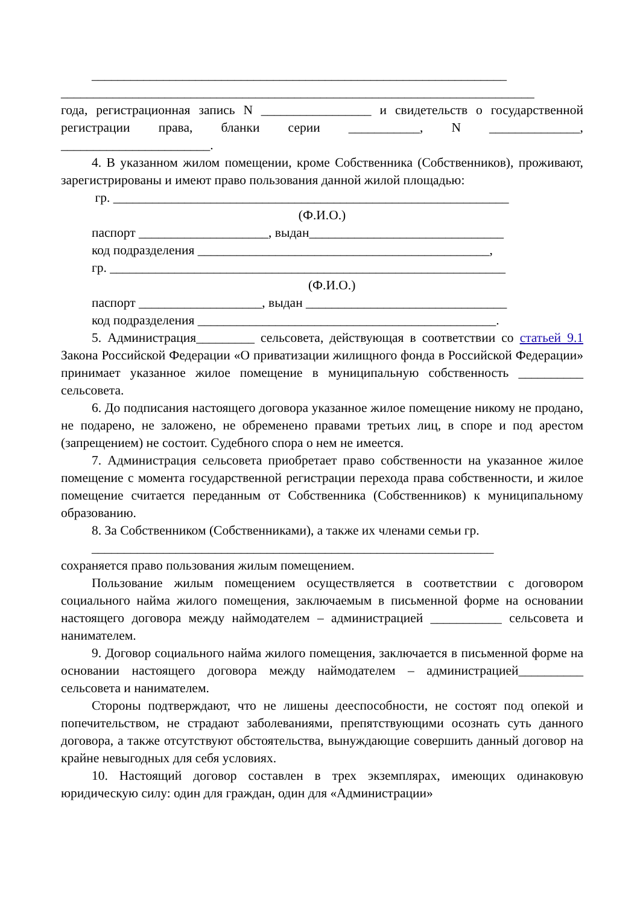________________________________________________________________
_________________________________________________________________________
года, регистрационная запись N _________________ и свидетельств о государственной регистрации права, бланки серии ___________, N ______________, _______________________.
4. В указанном жилом помещении, кроме Собственника (Собственников), проживают, зарегистрированы и имеют право пользования данной жилой площадью:
гр. _____________________________________________________________
(Ф.И.О.)
паспорт ____________________, выдан______________________________
код подразделения _____________________________________________,
гр. _____________________________________________________________
(Ф.И.О.)
паспорт ___________________, выдан _______________________________
код подразделения ______________________________________________.
5. Администрация_________ сельсовета, действующая в соответствии со статьей 9.1 Закона Российской Федерации «О приватизации жилищного фонда в Российской Федерации» принимает указанное жилое помещение в муниципальную собственность __________ сельсовета.
6. До подписания настоящего договора указанное жилое помещение никому не продано, не подарено, не заложено, не обременено правами третьих лиц, в споре и под арестом (запрещением) не состоит. Судебного спора о нем не имеется.
7. Администрация сельсовета приобретает право собственности на указанное жилое помещение с момента государственной регистрации перехода права собственности, и жилое помещение считается переданным от Собственника (Собственников) к муниципальному образованию.
8. За Собственником (Собственниками), а также их членами семьи гр.
______________________________________________________________
сохраняется право пользования жилым помещением.
Пользование жилым помещением осуществляется в соответствии с договором социального найма жилого помещения, заключаемым в письменной форме на основании настоящего договора между наймодателем – администрацией ___________ сельсовета и нанимателем.
9. Договор социального найма жилого помещения, заключается в письменной форме на основании настоящего договора между наймодателем – администрацией__________ сельсовета и нанимателем.
Стороны подтверждают, что не лишены дееспособности, не состоят под опекой и попечительством, не страдают заболеваниями, препятствующими осознать суть данного договора, а также отсутствуют обстоятельства, вынуждающие совершить данный договор на крайне невыгодных для себя условиях.
10. Настоящий договор составлен в трех экземплярах, имеющих одинаковую юридическую силу: один для граждан, один для «Администрации»